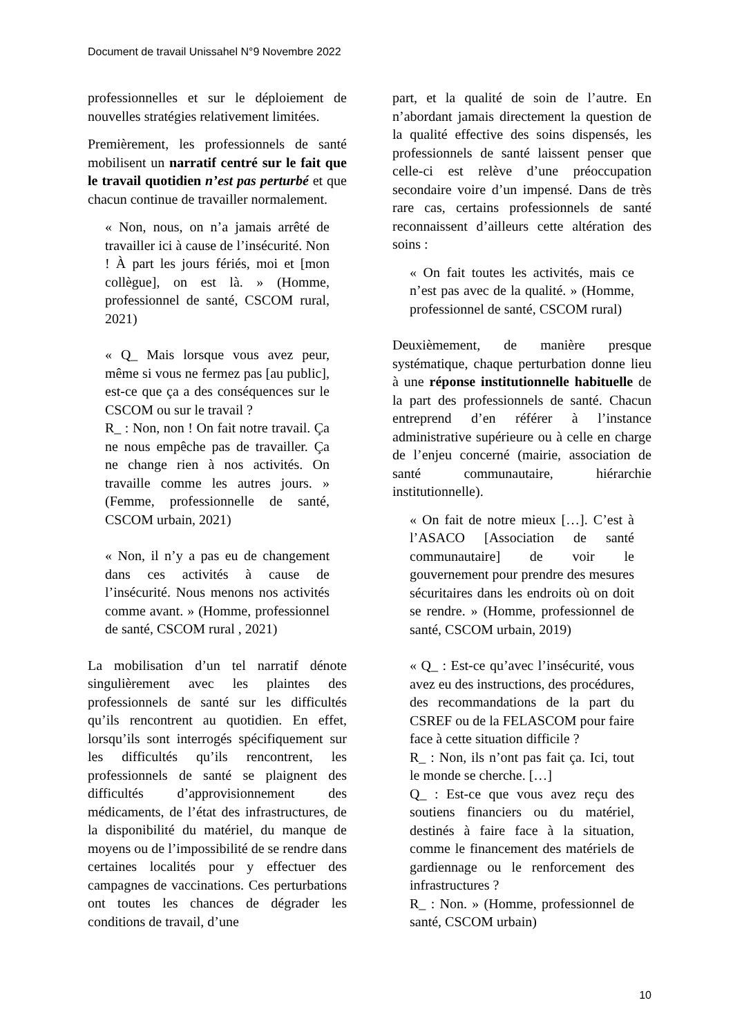Document de travail Unissahel N°9 Novembre 2022
professionnelles et sur le déploiement de nouvelles stratégies relativement limitées.
Premièrement, les professionnels de santé mobilisent un narratif centré sur le fait que le travail quotidien n’est pas perturbé et que chacun continue de travailler normalement.
« Non, nous, on n’a jamais arrêté de travailler ici à cause de l’insécurité. Non ! À part les jours fériés, moi et [mon collègue], on est là. » (Homme, professionnel de santé, CSCOM rural, 2021)
« Q_ Mais lorsque vous avez peur, même si vous ne fermez pas [au public], est-ce que ça a des conséquences sur le CSCOM ou sur le travail ?
R_ : Non, non ! On fait notre travail. Ça ne nous empêche pas de travailler. Ça ne change rien à nos activités. On travaille comme les autres jours. » (Femme, professionnelle de santé, CSCOM urbain, 2021)
« Non, il n’y a pas eu de changement dans ces activités à cause de l’insécurité. Nous menons nos activités comme avant. » (Homme, professionnel de santé, CSCOM rural , 2021)
La mobilisation d’un tel narratif dénote singulièrement avec les plaintes des professionnels de santé sur les difficultés qu’ils rencontrent au quotidien. En effet, lorsqu’ils sont interrogés spécifiquement sur les difficultés qu’ils rencontrent, les professionnels de santé se plaignent des difficultés d’approvisionnement des médicaments, de l’état des infrastructures, de la disponibilité du matériel, du manque de moyens ou de l’impossibilité de se rendre dans certaines localités pour y effectuer des campagnes de vaccinations. Ces perturbations ont toutes les chances de dégrader les conditions de travail, d’une
part, et la qualité de soin de l’autre. En n’abordant jamais directement la question de la qualité effective des soins dispensés, les professionnels de santé laissent penser que celle-ci est relève d’une préoccupation secondaire voire d’un impensé. Dans de très rare cas, certains professionnels de santé reconnaissent d’ailleurs cette altération des soins :
« On fait toutes les activités, mais ce n’est pas avec de la qualité. » (Homme, professionnel de santé, CSCOM rural)
Deuxièmement, de manière presque systématique, chaque perturbation donne lieu à une réponse institutionnelle habituelle de la part des professionnels de santé. Chacun entreprend d’en référer à l’instance administrative supérieure ou à celle en charge de l’enjeu concerné (mairie, association de santé communautaire, hiérarchie institutionnelle).
« On fait de notre mieux […]. C’est à l’ASACO [Association de santé communautaire] de voir le gouvernement pour prendre des mesures sécuritaires dans les endroits où on doit se rendre. » (Homme, professionnel de santé, CSCOM urbain, 2019)
« Q_ : Est-ce qu’avec l’insécurité, vous avez eu des instructions, des procédures, des recommandations de la part du CSREF ou de la FELASCOM pour faire face à cette situation difficile ?
R_ : Non, ils n’ont pas fait ça. Ici, tout le monde se cherche. […]
Q_ : Est-ce que vous avez reçu des soutiens financiers ou du matériel, destinés à faire face à la situation, comme le financement des matériels de gardiennage ou le renforcement des infrastructures ?
R_ : Non. » (Homme, professionnel de santé, CSCOM urbain)
10